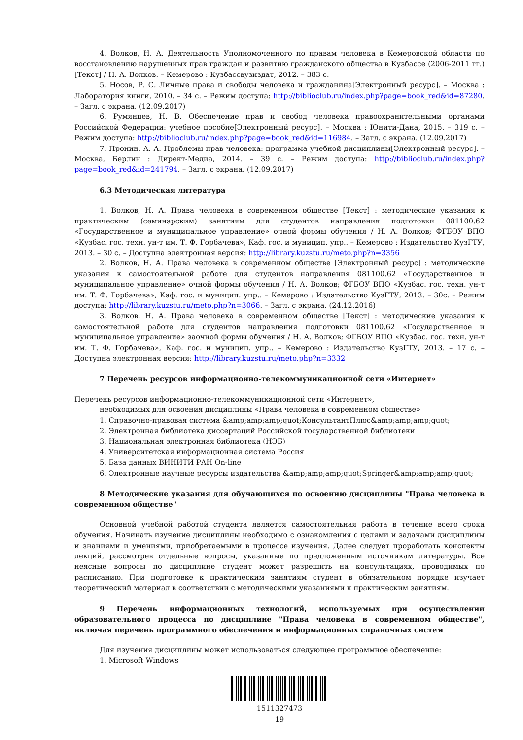4. Волков, Н. А. Деятельность Уполномоченного по правам человека в Кемеровской области по восстановлению нарушенных прав граждан и развитию гражданского общества в Кузбассе (2006-2011 гг.) [Текст] / Н. А. Волков. – Кемерово : Кузбассвузиздат, 2012. – 383 с.
5. Носов, Р. С. Личные права и свободы человека и гражданина[Электронный ресурс]. – Москва : Лаборатория книги, 2010. – 34 с. – Режим доступа: http://biblioclub.ru/index.php?page=book_red&id=87280. – Загл. с экрана. (12.09.2017)
6. Румянцев, Н. В. Обеспечение прав и свобод человека правоохранительными органами Российской Федерации: учебное пособие[Электронный ресурс]. – Москва : Юнити-Дана, 2015. – 319 с. – Режим доступа: http://biblioclub.ru/index.php?page=book_red&id=116984. – Загл. с экрана. (12.09.2017)
7. Пронин, А. А. Проблемы прав человека: программа учебной дисциплины[Электронный ресурс]. – Москва, Берлин : Директ-Медиа, 2014. – 39 с. – Режим доступа: http://biblioclub.ru/index.php?page=book_red&id=241794. – Загл. с экрана. (12.09.2017)
6.3 Методическая литература
1. Волков, Н. А. Права человека в современном обществе [Текст] : методические указания к практическим (семинарским) занятиям для студентов направления подготовки 081100.62 «Государственное и муниципальное управление» очной формы обучения / Н. А. Волков; ФГБОУ ВПО «Кузбас. гос. техн. ун-т им. Т. Ф. Горбачева», Каф. гос. и муницип. упр.. – Кемерово : Издательство КузГТУ, 2013. – 30 с. – Доступна электронная версия: http://library.kuzstu.ru/meto.php?n=3356
2. Волков, Н. А. Права человека в современном обществе [Электронный ресурс] : методические указания к самостоятельной работе для студентов направления 081100.62 «Государственное и муниципальное управление» очной формы обучения / Н. А. Волков; ФГБОУ ВПО «Кузбас. гос. техн. ун-т им. Т. Ф. Горбачева», Каф. гос. и муницип. упр.. – Кемерово : Издательство КузГТУ, 2013. – 30с. – Режим доступа: http://library.kuzstu.ru/meto.php?n=3066. – Загл. с экрана. (24.12.2016)
3. Волков, Н. А. Права человека в современном обществе [Текст] : методические указания к самостоятельной работе для студентов направления подготовки 081100.62 «Государственное и муниципальное управление» заочной формы обучения / Н. А. Волков; ФГБОУ ВПО «Кузбас. гос. техн. ун-т им. Т. Ф. Горбачева», Каф. гос. и муницип. упр.. – Кемерово : Издательство КузГТУ, 2013. – 17 с. – Доступна электронная версия: http://library.kuzstu.ru/meto.php?n=3332
7 Перечень ресурсов информационно-телекоммуникационной сети «Интернет»
Перечень ресурсов информационно-телекоммуникационной сети «Интернет»,
необходимых для освоения дисциплины «Права человека в современном обществе»
1. Справочно-правовая система &amp;amp;amp;quot;КонсультантПлюс&amp;amp;amp;quot;
2. Электронная библиотека диссертаций Российской государственной библиотеки
3. Национальная электронная библиотека (НЭБ)
4. Университетская информационная система Россия
5. База данных ВИНИТИ РАН On-line
6. Электронные научные ресурсы издательства &amp;amp;amp;quot;Springer&amp;amp;amp;quot;
8 Методические указания для обучающихся по освоению дисциплины "Права человека в современном обществе"
Основной учебной работой студента является самостоятельная работа в течение всего срока обучения. Начинать изучение дисциплины необходимо с ознакомления с целями и задачами дисциплины и знаниями и умениями, приобретаемыми в процессе изучения. Далее следует проработать конспекты лекций, рассмотрев отдельные вопросы, указанные по предложенным источникам литературы. Все неясные вопросы по дисциплине студент может разрешить на консультациях, проводимых по расписанию. При подготовке к практическим занятиям студент в обязательном порядке изучает теоретический материал в соответствии с методическими указаниями к практическим занятиям.
9 Перечень информационных технологий, используемых при осуществлении образовательного процесса по дисциплине "Права человека в современном обществе", включая перечень программного обеспечения и информационных справочных систем
Для изучения дисциплины может использоваться следующее программное обеспечение:
1. Microsoft Windows
1511327473
19